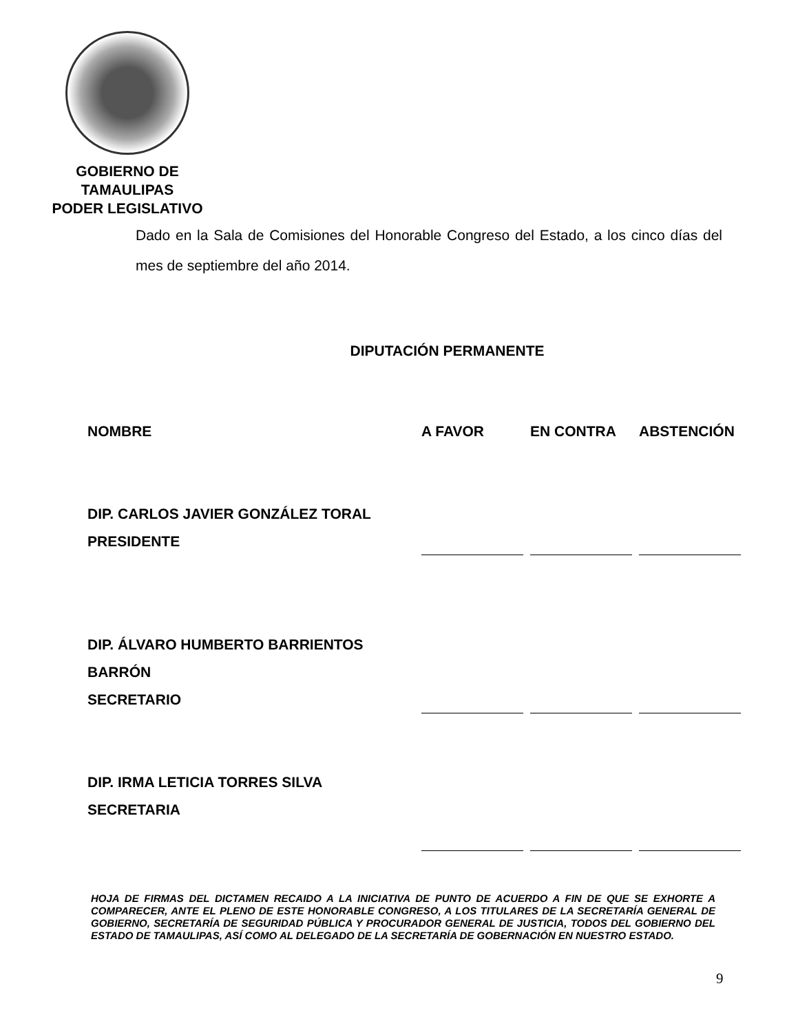GOBIERNO DE TAMAULIPAS
PODER LEGISLATIVO
Dado en la Sala de Comisiones del Honorable Congreso del Estado, a los cinco días del mes de septiembre del año 2014.
DIPUTACIÓN PERMANENTE
| NOMBRE | A FAVOR | EN CONTRA | ABSTENCIÓN |
| --- | --- | --- | --- |
| DIP. CARLOS JAVIER GONZÁLEZ TORAL PRESIDENTE | | | |
| DIP. ÁLVARO HUMBERTO BARRIENTOS BARRÓN SECRETARIO | | | |
| DIP. IRMA LETICIA TORRES SILVA SECRETARIA | | | |
HOJA DE FIRMAS DEL DICTAMEN RECAIDO A LA INICIATIVA DE PUNTO DE ACUERDO A FIN DE QUE SE EXHORTE A COMPARECER, ANTE EL PLENO DE ESTE HONORABLE CONGRESO, A LOS TITULARES DE LA SECRETARÍA GENERAL DE GOBIERNO, SECRETARÍA DE SEGURIDAD PÚBLICA Y PROCURADOR GENERAL DE JUSTICIA, TODOS DEL GOBIERNO DEL ESTADO DE TAMAULIPAS, ASÍ COMO AL DELEGADO DE LA SECRETARÍA DE GOBERNACIÓN EN NUESTRO ESTADO.
9